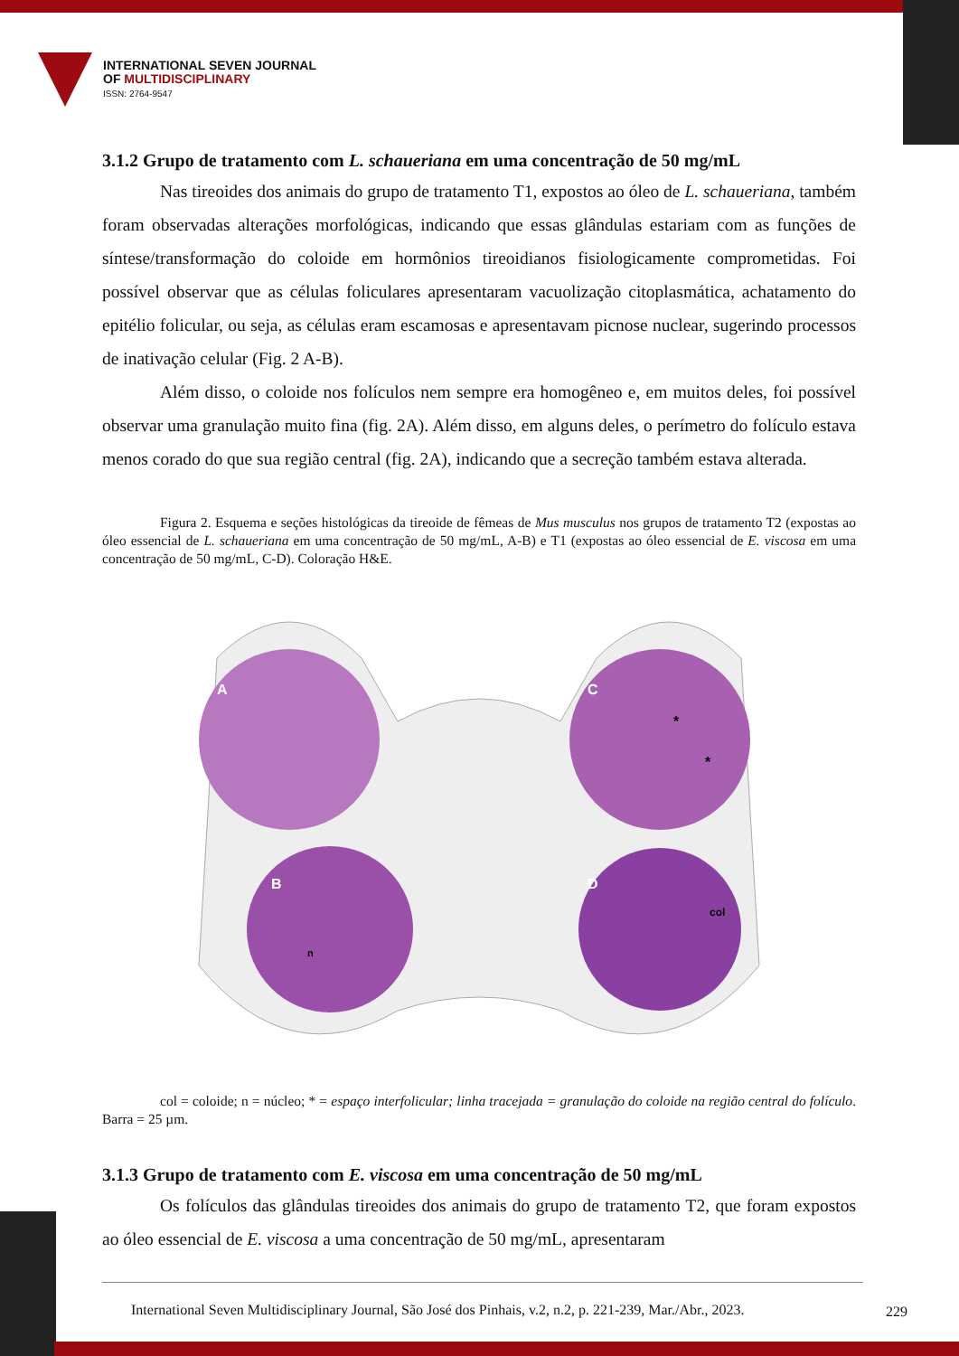INTERNATIONAL SEVEN JOURNAL
OF MULTIDISCIPLINARY
ISSN: 2764-9547
3.1.2 Grupo de tratamento com L. schaueriana em uma concentração de 50 mg/mL
Nas tireoides dos animais do grupo de tratamento T1, expostos ao óleo de L. schaueriana, também foram observadas alterações morfológicas, indicando que essas glândulas estariam com as funções de síntese/transformação do coloide em hormônios tireoidianos fisiologicamente comprometidas. Foi possível observar que as células foliculares apresentaram vacuolização citoplasmática, achatamento do epitélio folicular, ou seja, as células eram escamosas e apresentavam picnose nuclear, sugerindo processos de inativação celular (Fig. 2 A-B).
Além disso, o coloide nos folículos nem sempre era homogêneo e, em muitos deles, foi possível observar uma granulação muito fina (fig. 2A). Além disso, em alguns deles, o perímetro do folículo estava menos corado do que sua região central (fig. 2A), indicando que a secreção também estava alterada.
Figura 2. Esquema e seções histológicas da tireoide de fêmeas de Mus musculus nos grupos de tratamento T2 (expostas ao óleo essencial de L. schaueriana em uma concentração de 50 mg/mL, A-B) e T1 (expostas ao óleo essencial de E. viscosa em uma concentração de 50 mg/mL, C-D). Coloração H&E.
A
B
n
C
*
*
D
col
col = coloide; n = núcleo; * = espaço interfolicular; linha tracejada = granulação do coloide na região central do folículo. Barra = 25 µm.
3.1.3 Grupo de tratamento com E. viscosa em uma concentração de 50 mg/mL
Os folículos das glândulas tireoides dos animais do grupo de tratamento T2, que foram expostos ao óleo essencial de E. viscosa a uma concentração de 50 mg/mL, apresentaram
International Seven Multidisciplinary Journal, São José dos Pinhais, v.2, n.2, p. 221-239, Mar./Abr., 2023.
229